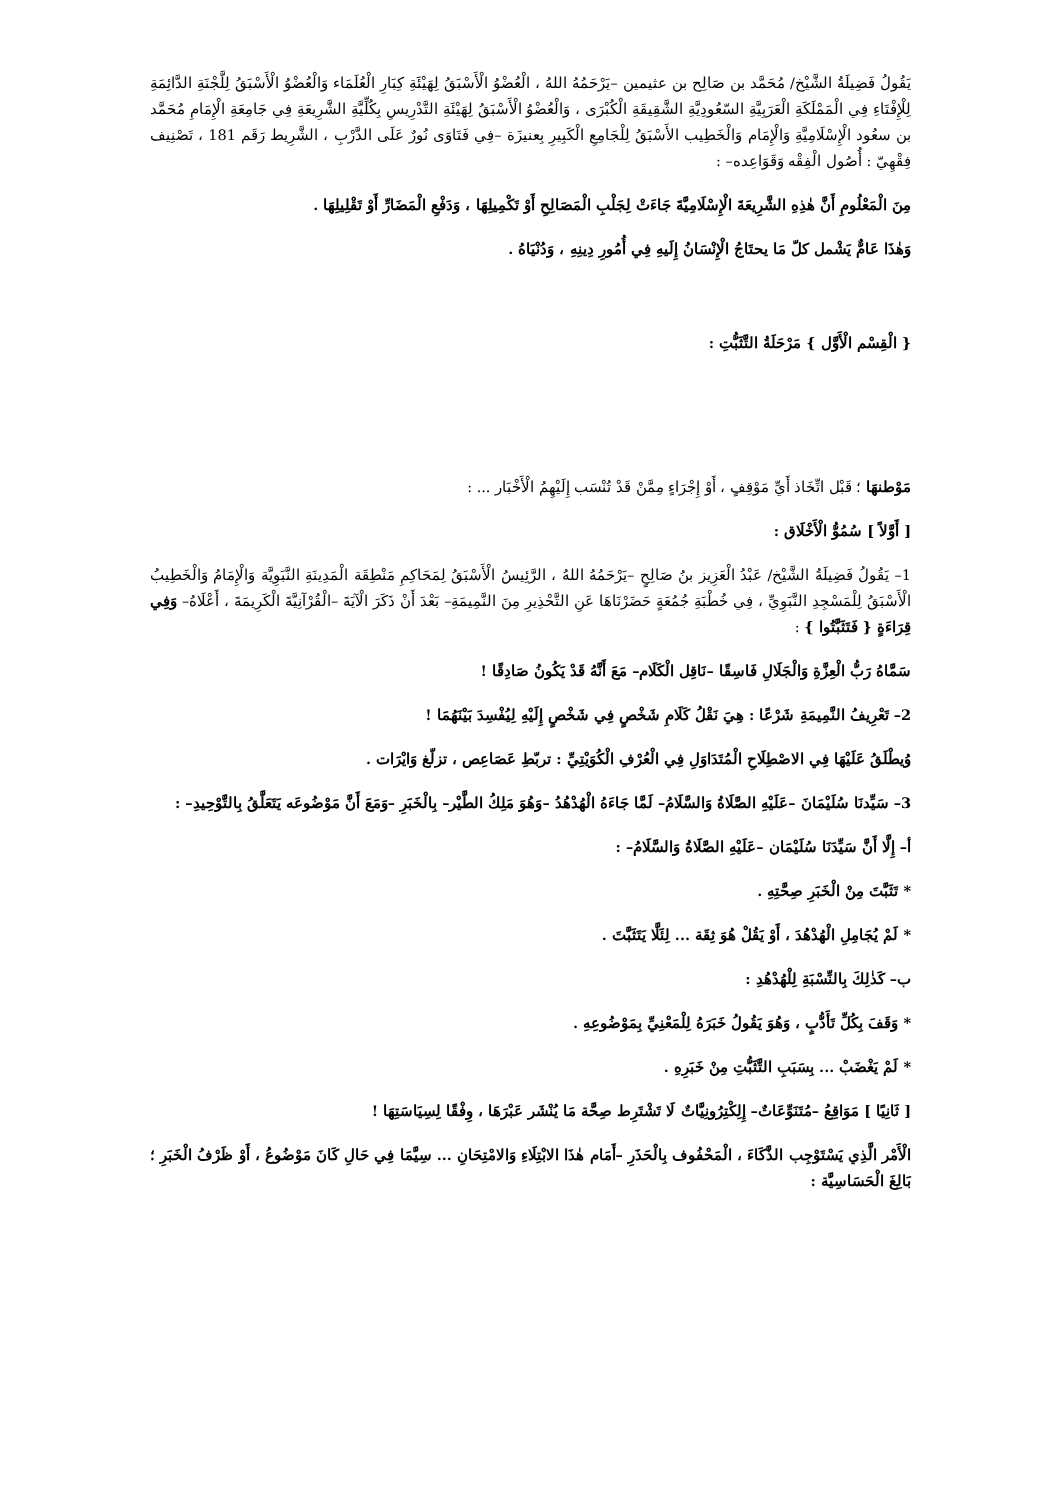يَقُولُ فَضِيلَةُ الشَّيْخ/ مُحَمَّد بن صَالِح بن عثيمين –يَرْحَمُهُ اللهُ ، الْعُضْوُ الْأَسْبَقُ لِهَيْئَةِ كِبَارِ الْعُلَمَاء وَالْعُضْوُ الْأَسْبَقُ لِلَّجْنَةِ الدَّائِمَةِ لِلْإِفْتَاءِ فِي الْمَمْلَكَةِ الْعَرَبِيَّةِ السّعُودِيَّةِ الشَّقِيقَةِ الْكُبْرَى ، وَالْعُضْوُ الْأَسْبَقُ لِهَيْئَةِ التَّدْرِيسِ بِكُلِّيَّةِ الشَّرِيعَةِ فِي جَامِعَةِ الْإِمَامِ مُحَمَّد بن سعُود الْإِسْلَامِيَّةِ وَالْإِمَام وَالْخَطِيب الأَسْبَقُ لِلْجَامِعِ الْكَبِيرِ بِعنيزَة –فِي فَتَاوَى نُورٌ عَلَى الدَّرْبِ ، الشَّرِيط رَقَم 181 ، تَصْنِيف فِقْهِيّ : أُصُول الْفِقْه وَقَوَاعِده– :
مِنَ الْمَعْلُومِ أَنَّ هٰذِهِ الشَّرِيعَةَ الْإِسْلَامِيَّةَ جَاءَتْ لِجَلْبِ الْمَصَالِحِ أَوْ تَكْمِيلِهَا ، وَدَفْعِ الْمَضَارِّ أَوْ تَقْلِيلِهَا .
وَهٰذَا عَامٌّ يَشْمل كلّ مَا يحتَاجُ الْإِنْسَانُ إِلَيهِ فِي أُمُورِ دِينِهِ ، وَدُنْيَاهُ .
{ الْقِسْم الْأَوَّل } مَرْحَلَةُ التَّثَبُّتِ :
مَوْطنهَا ؛ قَبْل اتِّخَاذ أَيِّ مَوْقِفٍ ، أَوْ إِجْرَاءٍ مِمَّنْ قَدْ تُنْسَب إِلَيْهِمُ الْأَخْبَار ... :
[ أَوَّلاً ] سُمُوُّ الْأَخْلَاق :
1– يَقُولُ فَضِيلَةُ الشَّيْخ/ عَبْدُ الْعَزِيز بنُ صَالِحٍ –يَرْحَمُهُ اللهُ ، الرَّئِيسُ الْأَسْبَقُ لِمَحَاكِمِ مَنْطِقَة الْمَدِينَةِ النَّبَوِيَّة وَالْإِمَامُ وَالْخَطِيبُ الْأَسْبَقُ لِلْمَسْجِدِ النَّبَوِيِّ ، فِي خُطْبَةِ جُمُعَةٍ حَضَرْنَاهَا عَنِ التَّحْذِيرِ مِنَ النَّمِيمَةِ– بَعْدَ أَنْ ذَكَرَ الْآيَةَ –الْقُرْآنِيَّةَ الْكَرِيمَةَ ، أَعْلَاهُ– وَفِي قِرَاءَةٍ { فَتَثَبَّتُوا } :
سَمَّاهُ رَبُّ الْعِزَّةِ وَالْجَلَالِ فَاسِقًا –نَاقِل الْكَلَام– مَعَ أَنَّهُ قَدْ يَكُونُ صَادِقًا !
2– تَعْرِيفُ النَّمِيمَةِ شَرْعًا : هِيَ نَقْلُ كَلَامِ شَخْصٍ فِي شَخْصٍ إِلَيْهِ لِيُفْسِدَ بَيْنَهُمَا !
وُيطْلَقُ عَلَيْهَا فِي الاصْطِلَاحِ الْمُتَدَاوَلِ فِي الْعُرْفِ الْكُوَيْتِيِّ : تربّطِ عَصَاعِص ، تزلّغ وَايْرَات .
3– سَيِّدنَا سُلَيْمَانَ –عَلَيْهِ الصَّلَاةُ وَالسَّلَامُ– لَمَّا جَاءَهُ الْهُدْهُدُ –وَهُوَ مَلِكُ الطَّيْر– بِالْخَبَرِ –وَمَعَ أَنَّ مَوْضُوعَه يَتَعَلَّقُ بِالتَّوْحِيدِ– :
أ– إِلَّا أَنَّ سَيِّدَنَا سُلَيْمَان –عَلَيْهِ الصَّلَاةُ وَالسَّلَامُ– :
* تَثَبَّتَ مِنْ الْخَبَرِ صِحَّتِهِ .
* لَمْ يُجَامِلِ الْهُدْهُدَ ، أَوْ يَقُلْ هُوَ ثِقَة ... لِئَلَّا يَتَثَبَّتَ .
ب– كَذٰلِكَ بِالنِّسْبَةِ لِلْهُدْهُدِ :
* وَقَفَ بِكُلِّ تَأَدُّبٍ ، وَهُوَ يَقُولُ خَبَرَهُ لِلْمَعْنِيِّ بِمَوْضُوعِهِ .
* لَمْ يَغْضَبْ ... بِسَبَبِ التَّثَبُّتِ مِنْ خَبَرِهِ .
[ ثَانِيًا ] مَوَاقِعُ –مُتَنَوِّعَاتٌ– إِلِكْتِرُونِيَّاتٌ لَا تَشْتَرِط صِحَّة مَا يُنْشَر عَبْرَهَا ، وِفْقًا لِسِيَاسَتِهَا !
الْأَمْر الَّذِي يَسْتَوْجِب الذَّكَاءَ ، الْمَحْفُوف بِالْحَذَرِ –أَمَام هٰذَا الابْتِلَاءِ وَالامْتِحَانِ ... سِيَّمَا فِي حَالِ كَانَ مَوْضُوعُ ، أَوْ ظَرْفُ الْخَبَرِ ؛ بَالِغَ الْحَسَاسِيَّة :